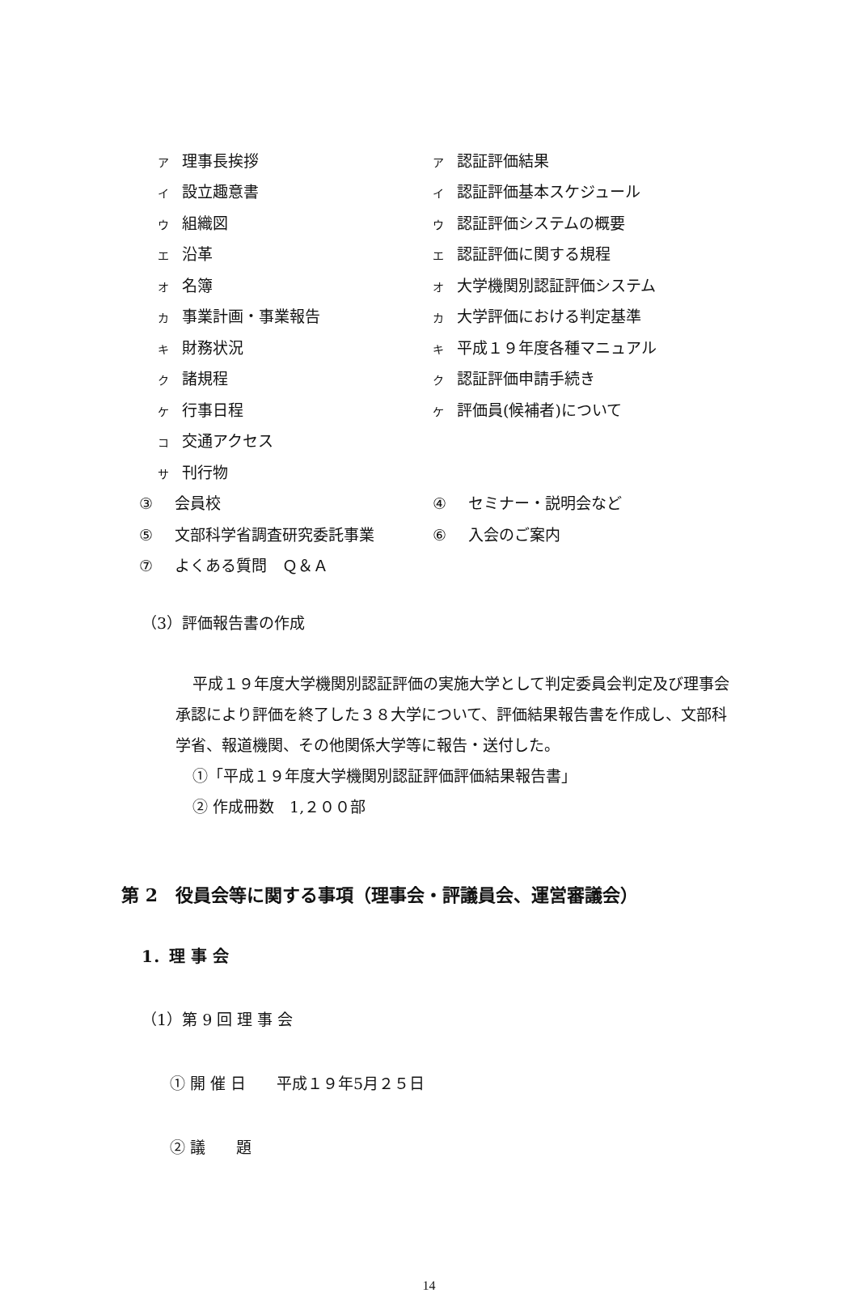ア理事長挨拶
ア認証評価結果
イ設立趣意書
イ認証評価基本スケジュール
ウ組織図
ウ認証評価システムの概要
エ沿革
エ認証評価に関する規程
オ名簿
オ大学機関別認証評価システム
カ事業計画・事業報告
カ大学評価における判定基準
キ財務状況
キ平成１９年度各種マニュアル
ク諸規程
ク認証評価申請手続き
ケ行事日程
ケ評価員(候補者)について
コ交通アクセス
サ刊行物
③ 会員校 ④ セミナー・説明会など
⑤ 文部科学省調査研究委託事業 ⑥ 入会のご案内
⑦ よくある質問　Ｑ＆Ａ
（3）評価報告書の作成
平成１９年度大学機関別認証評価の実施大学として判定委員会判定及び理事会承認により評価を終了した３８大学について、評価結果報告書を作成し、文部科学省、報道機関、その他関係大学等に報告・送付した。
①「平成１９年度大学機関別認証評価評価結果報告書」
② 作成冊数　1,２００部
第 2　役員会等に関する事項（理事会・評議員会、運営審議会）
1．理 事 会
（1）第 9 回 理 事 会
① 開 催 日　　平成１９年5月２５日
② 議　　題
14